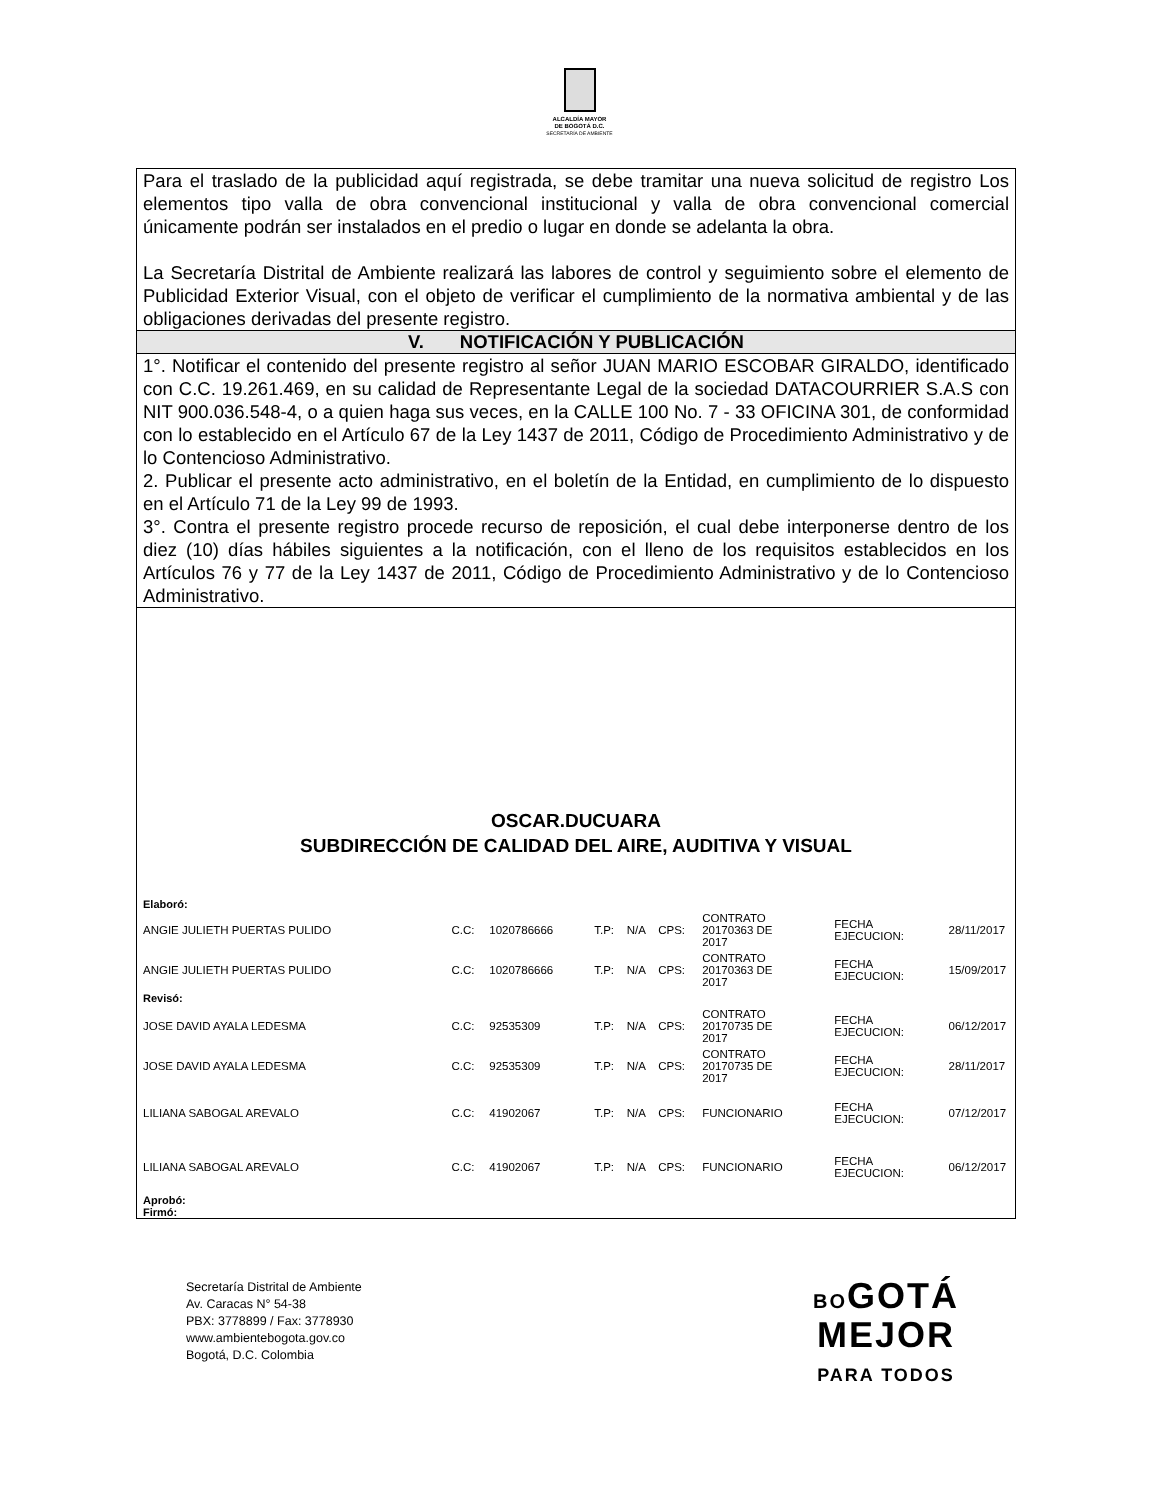ALCALDÍA MAYOR
DE BOGOTÁ D.C.
SECRETARÍA DE AMBIENTE
Para el traslado de la publicidad aquí registrada, se debe tramitar una nueva solicitud de registro Los elementos tipo valla de obra convencional institucional y valla de obra convencional comercial únicamente podrán ser instalados en el predio o lugar en donde se adelanta la obra.
La Secretaría Distrital de Ambiente realizará las labores de control y seguimiento sobre el elemento de Publicidad Exterior Visual, con el objeto de verificar el cumplimiento de la normativa ambiental y de las obligaciones derivadas del presente registro.
V. NOTIFICACIÓN Y PUBLICACIÓN
1°. Notificar el contenido del presente registro al señor JUAN MARIO ESCOBAR GIRALDO, identificado con C.C. 19.261.469, en su calidad de Representante Legal de la sociedad DATACOURRIER S.A.S con NIT 900.036.548-4, o a quien haga sus veces, en la CALLE 100 No. 7 - 33 OFICINA 301, de conformidad con lo establecido en el Artículo 67 de la Ley 1437 de 2011, Código de Procedimiento Administrativo y de lo Contencioso Administrativo.
2. Publicar el presente acto administrativo, en el boletín de la Entidad, en cumplimiento de lo dispuesto en el Artículo 71 de la Ley 99 de 1993.
3°. Contra el presente registro procede recurso de reposición, el cual debe interponerse dentro de los diez (10) días hábiles siguientes a la notificación, con el lleno de los requisitos establecidos en los Artículos 76 y 77 de la Ley 1437 de 2011, Código de Procedimiento Administrativo y de lo Contencioso Administrativo.
OSCAR.DUCUARA
SUBDIRECCIÓN DE CALIDAD DEL AIRE, AUDITIVA Y VISUAL
Elaboró:
| ANGIE JULIETH PUERTAS PULIDO | C.C: | 1020786666 | T.P: | N/A | CPS: | CONTRATO 20170363 DE 2017 | FECHA EJECUCION: | 28/11/2017 |
| ANGIE JULIETH PUERTAS PULIDO | C.C: | 1020786666 | T.P: | N/A | CPS: | CONTRATO 20170363 DE 2017 | FECHA EJECUCION: | 15/09/2017 |
| Revisó: | | | | | | | | |
| JOSE DAVID AYALA LEDESMA | C.C: | 92535309 | T.P: | N/A | CPS: | CONTRATO 20170735 DE 2017 | FECHA EJECUCION: | 06/12/2017 |
| JOSE DAVID AYALA LEDESMA | C.C: | 92535309 | T.P: | N/A | CPS: | CONTRATO 20170735 DE 2017 | FECHA EJECUCION: | 28/11/2017 |
| LILIANA SABOGAL AREVALO | C.C: | 41902067 | T.P: | N/A | CPS: | FUNCIONARIO | FECHA EJECUCION: | 07/12/2017 |
| LILIANA SABOGAL AREVALO | C.C: | 41902067 | T.P: | N/A | CPS: | FUNCIONARIO | FECHA EJECUCION: | 06/12/2017 |
Aprobó:
Firmó:
Secretaría Distrital de Ambiente
Av. Caracas N° 54-38
PBX: 3778899 / Fax: 3778930
www.ambientebogota.gov.co
Bogotá, D.C. Colombia
BOGOTÁ
MEJOR
PARA TODOS